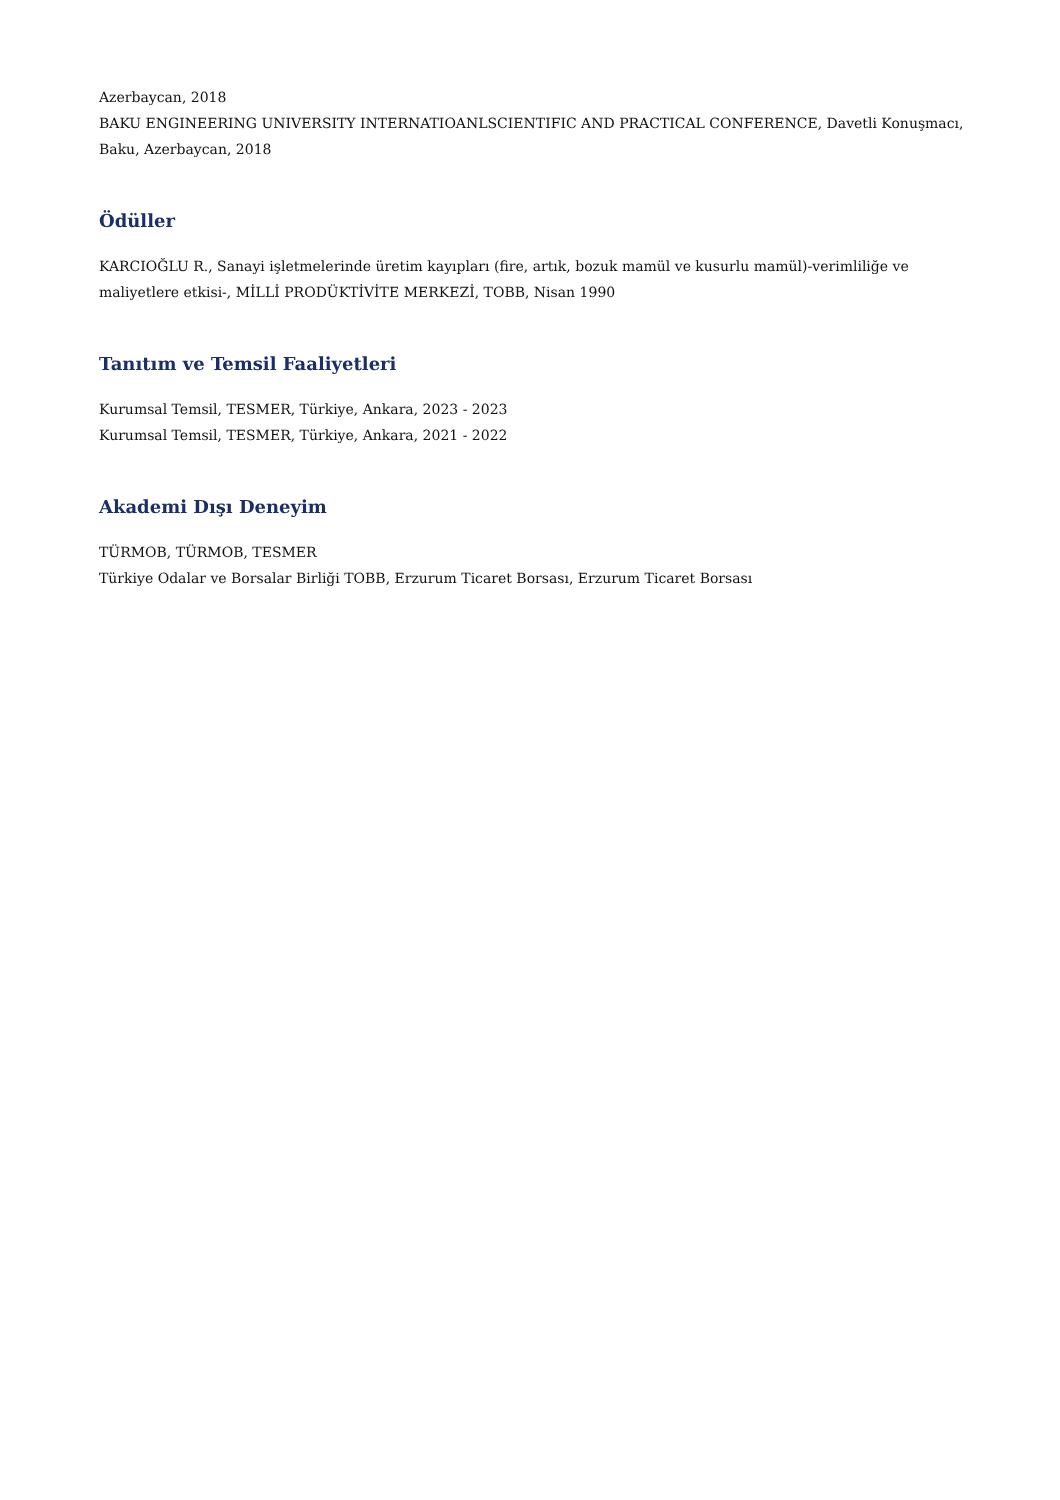Azerbaycan, 2018
BAKU ENGINEERING UNIVERSITY INTERNATIOANLSCIENTIFIC AND PRACTICAL CONFERENCE, Davetli Konuşmacı, Baku, Azerbaycan, 2018
Ödüller
KARCIOĞLU R., Sanayi işletmelerinde üretim kayıpları (fire, artık, bozuk mamül ve kusurlu mamül)-verimliliğe ve maliyetlere etkisi-, MİLLİ PRODÜKTİVİTE MERKEZİ, TOBB, Nisan 1990
Tanıtım ve Temsil Faaliyetleri
Kurumsal Temsil, TESMER, Türkiye, Ankara, 2023 - 2023
Kurumsal Temsil, TESMER, Türkiye, Ankara, 2021 - 2022
Akademi Dışı Deneyim
TÜRMOB, TÜRMOB, TESMER
Türkiye Odalar ve Borsalar Birliği TOBB, Erzurum Ticaret Borsası, Erzurum Ticaret Borsası